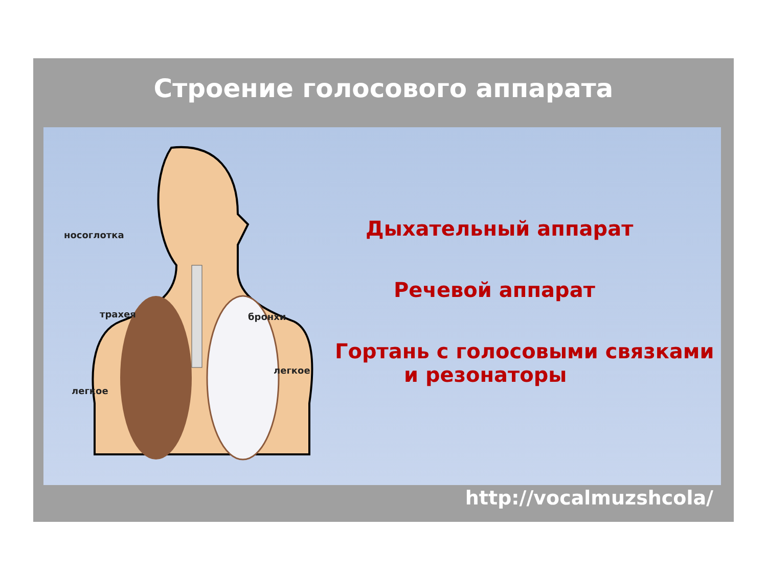Строение голосового аппарата
носоглотка
трахея бронхи
легкое
легкое
Дыхательный аппарат
Речевой аппарат
Гортань с голосовыми связками
и резонаторы
http://vocalmuzshcola/